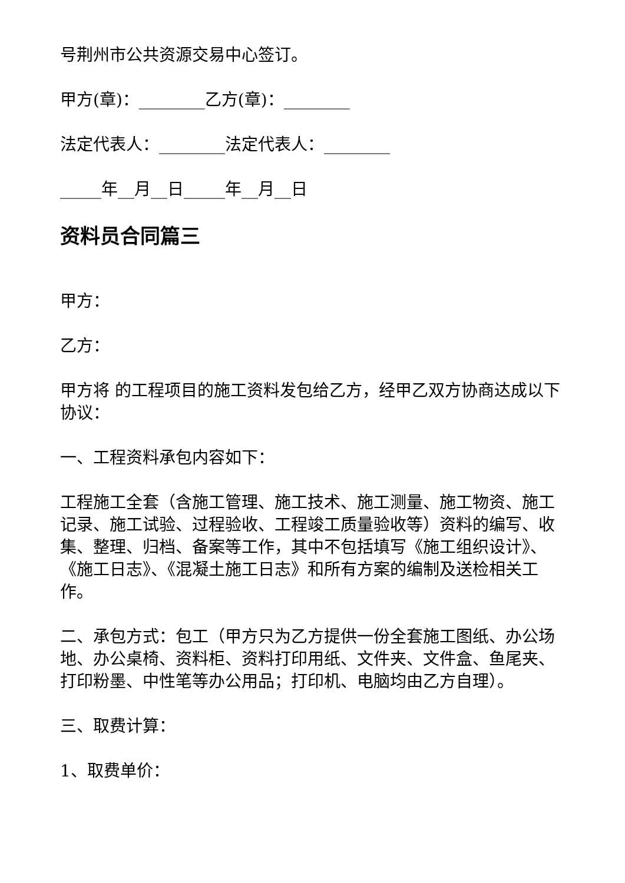号荆州市公共资源交易中心签订。
甲方(章)：________乙方(章)：________
法定代表人：________法定代表人：________
_____年__月__日_____年__月__日
资料员合同篇三
甲方：
乙方：
甲方将 的工程项目的施工资料发包给乙方，经甲乙双方协商达成以下协议：
一、工程资料承包内容如下：
工程施工全套（含施工管理、施工技术、施工测量、施工物资、施工记录、施工试验、过程验收、工程竣工质量验收等）资料的编写、收集、整理、归档、备案等工作，其中不包括填写《施工组织设计》、《施工日志》、《混凝土施工日志》和所有方案的编制及送检相关工作。
二、承包方式：包工（甲方只为乙方提供一份全套施工图纸、办公场地、办公桌椅、资料柜、资料打印用纸、文件夹、文件盒、鱼尾夹、打印粉墨、中性笔等办公用品；打印机、电脑均由乙方自理）。
三、取费计算：
1、取费单价：